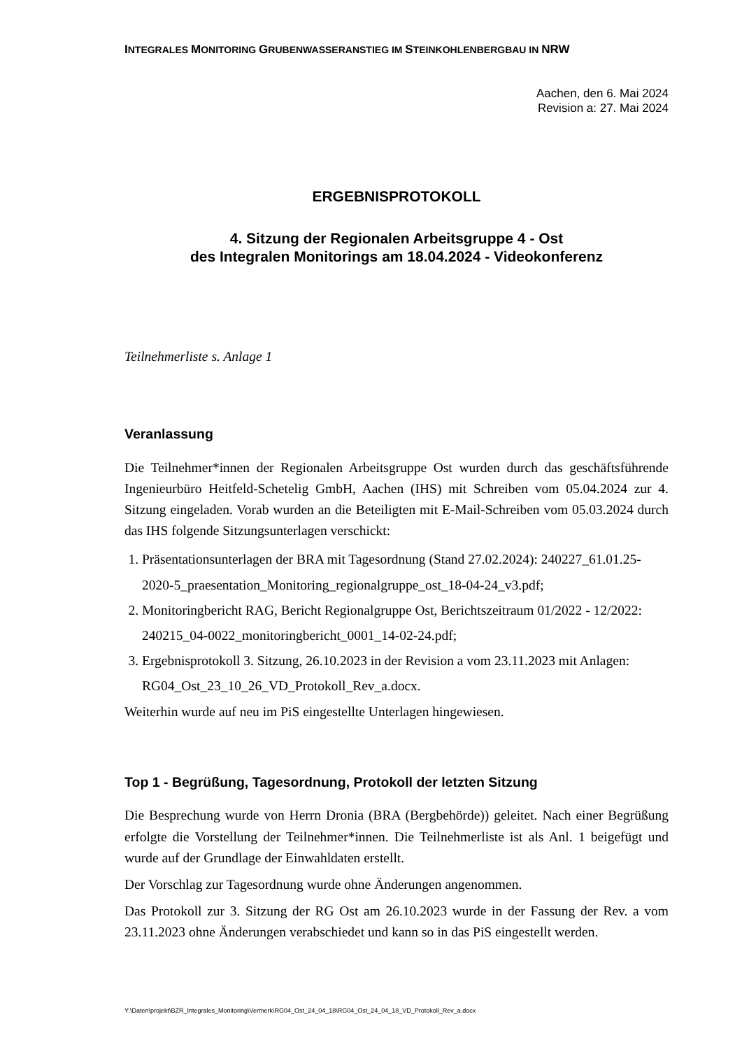INTEGRALES MONITORING GRUBENWASSERANSTIEG IM STEINKOHLENBERGBAU IN NRW
Aachen, den 6. Mai 2024
Revision a: 27. Mai 2024
ERGEBNISPROTOKOLL
4. Sitzung der Regionalen Arbeitsgruppe 4 - Ost
des Integralen Monitorings am 18.04.2024 - Videokonferenz
Teilnehmerliste s. Anlage 1
Veranlassung
Die Teilnehmer*innen der Regionalen Arbeitsgruppe Ost wurden durch das geschäftsführende Ingenieurbüro Heitfeld-Schetelig GmbH, Aachen (IHS) mit Schreiben vom 05.04.2024 zur 4. Sitzung eingeladen. Vorab wurden an die Beteiligten mit E-Mail-Schreiben vom 05.03.2024 durch das IHS folgende Sitzungsunterlagen verschickt:
1. Präsentationsunterlagen der BRA mit Tagesordnung (Stand 27.02.2024): 240227_61.01.25-2020-5_praesentation_Monitoring_regionalgruppe_ost_18-04-24_v3.pdf;
2. Monitoringbericht RAG, Bericht Regionalgruppe Ost, Berichtszeitraum 01/2022 - 12/2022: 240215_04-0022_monitoringbericht_0001_14-02-24.pdf;
3. Ergebnisprotokoll 3. Sitzung, 26.10.2023 in der Revision a vom 23.11.2023 mit Anlagen: RG04_Ost_23_10_26_VD_Protokoll_Rev_a.docx.
Weiterhin wurde auf neu im PiS eingestellte Unterlagen hingewiesen.
Top 1 - Begrüßung, Tagesordnung, Protokoll der letzten Sitzung
Die Besprechung wurde von Herrn Dronia (BRA (Bergbehörde)) geleitet. Nach einer Begrüßung erfolgte die Vorstellung der Teilnehmer*innen. Die Teilnehmerliste ist als Anl. 1 beigefügt und wurde auf der Grundlage der Einwahldaten erstellt.
Der Vorschlag zur Tagesordnung wurde ohne Änderungen angenommen.
Das Protokoll zur 3. Sitzung der RG Ost am 26.10.2023 wurde in der Fassung der Rev. a vom 23.11.2023 ohne Änderungen verabschiedet und kann so in das PiS eingestellt werden.
Y:\Daten\projekt\BZR_Integrales_Monitoring\Vermerk\RG04_Ost_24_04_18\RG04_Ost_24_04_18_VD_Protokoll_Rev_a.docx